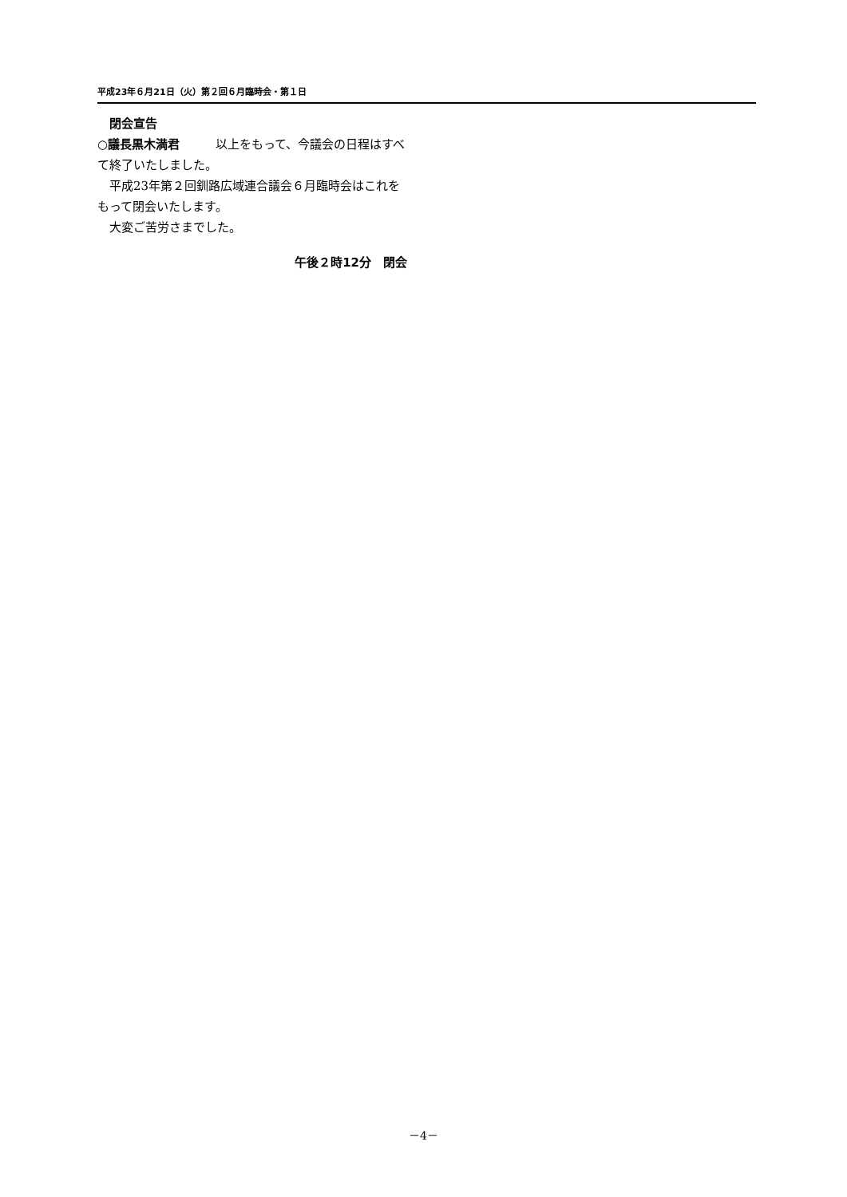平成23年６月21日（火）第２回６月臨時会・第１日
　閉会宣告
○議長黒木満君　　　以上をもって、今議会の日程はすべて終了いたしました。
　平成23年第２回釧路広域連合議会６月臨時会はこれをもって閉会いたします。
　大変ご苦労さまでした。
午後２時12分　閉会
－4－